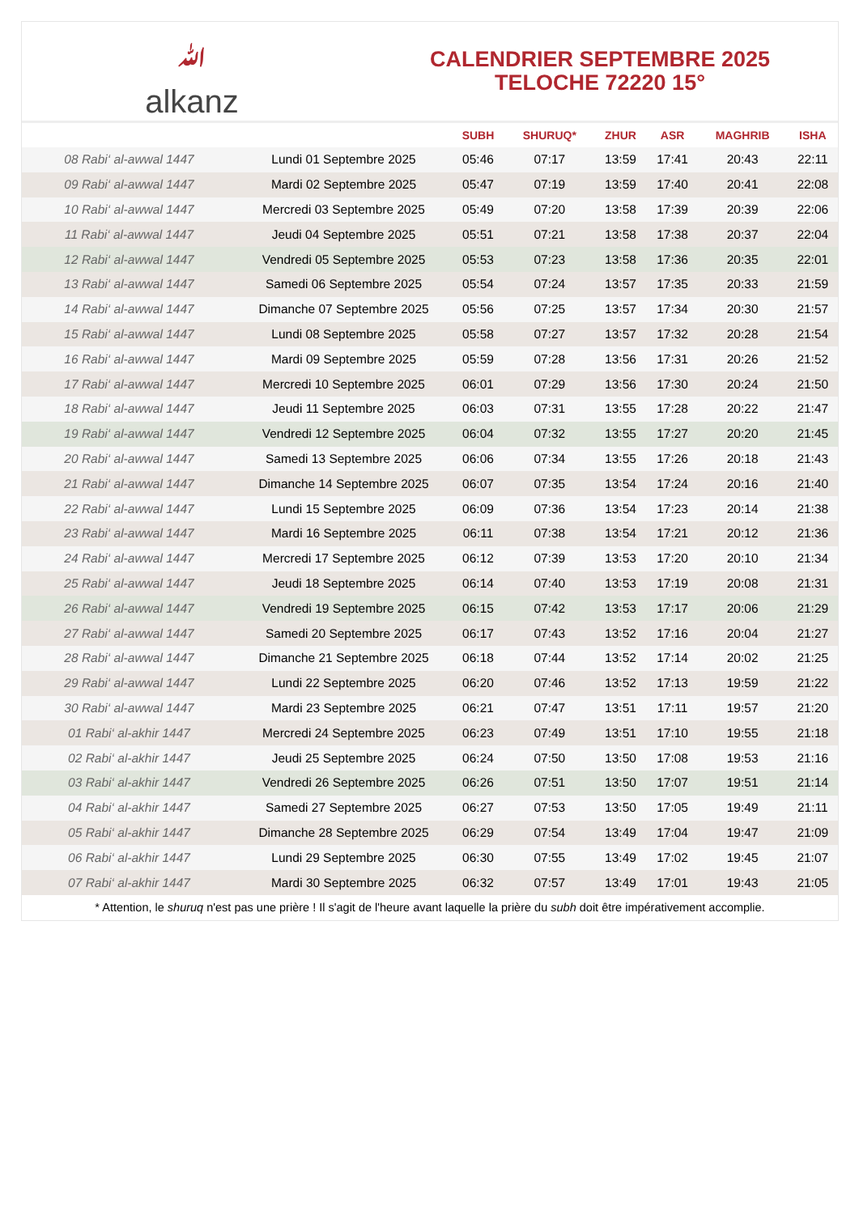ﷲalkanz
CALENDRIER SEPTEMBRE 2025
TELOCHE 72220 15°
| | | SUBH | SHURUQ* | ZHUR | ASR | MAGHRIB | ISHA |
| --- | --- | --- | --- | --- | --- | --- | --- |
| 08 Rabi‘ al-awwal 1447 | Lundi 01 Septembre 2025 | 05:46 | 07:17 | 13:59 | 17:41 | 20:43 | 22:11 |
| 09 Rabi‘ al-awwal 1447 | Mardi 02 Septembre 2025 | 05:47 | 07:19 | 13:59 | 17:40 | 20:41 | 22:08 |
| 10 Rabi‘ al-awwal 1447 | Mercredi 03 Septembre 2025 | 05:49 | 07:20 | 13:58 | 17:39 | 20:39 | 22:06 |
| 11 Rabi‘ al-awwal 1447 | Jeudi 04 Septembre 2025 | 05:51 | 07:21 | 13:58 | 17:38 | 20:37 | 22:04 |
| 12 Rabi‘ al-awwal 1447 | Vendredi 05 Septembre 2025 | 05:53 | 07:23 | 13:58 | 17:36 | 20:35 | 22:01 |
| 13 Rabi‘ al-awwal 1447 | Samedi 06 Septembre 2025 | 05:54 | 07:24 | 13:57 | 17:35 | 20:33 | 21:59 |
| 14 Rabi‘ al-awwal 1447 | Dimanche 07 Septembre 2025 | 05:56 | 07:25 | 13:57 | 17:34 | 20:30 | 21:57 |
| 15 Rabi‘ al-awwal 1447 | Lundi 08 Septembre 2025 | 05:58 | 07:27 | 13:57 | 17:32 | 20:28 | 21:54 |
| 16 Rabi‘ al-awwal 1447 | Mardi 09 Septembre 2025 | 05:59 | 07:28 | 13:56 | 17:31 | 20:26 | 21:52 |
| 17 Rabi‘ al-awwal 1447 | Mercredi 10 Septembre 2025 | 06:01 | 07:29 | 13:56 | 17:30 | 20:24 | 21:50 |
| 18 Rabi‘ al-awwal 1447 | Jeudi 11 Septembre 2025 | 06:03 | 07:31 | 13:55 | 17:28 | 20:22 | 21:47 |
| 19 Rabi‘ al-awwal 1447 | Vendredi 12 Septembre 2025 | 06:04 | 07:32 | 13:55 | 17:27 | 20:20 | 21:45 |
| 20 Rabi‘ al-awwal 1447 | Samedi 13 Septembre 2025 | 06:06 | 07:34 | 13:55 | 17:26 | 20:18 | 21:43 |
| 21 Rabi‘ al-awwal 1447 | Dimanche 14 Septembre 2025 | 06:07 | 07:35 | 13:54 | 17:24 | 20:16 | 21:40 |
| 22 Rabi‘ al-awwal 1447 | Lundi 15 Septembre 2025 | 06:09 | 07:36 | 13:54 | 17:23 | 20:14 | 21:38 |
| 23 Rabi‘ al-awwal 1447 | Mardi 16 Septembre 2025 | 06:11 | 07:38 | 13:54 | 17:21 | 20:12 | 21:36 |
| 24 Rabi‘ al-awwal 1447 | Mercredi 17 Septembre 2025 | 06:12 | 07:39 | 13:53 | 17:20 | 20:10 | 21:34 |
| 25 Rabi‘ al-awwal 1447 | Jeudi 18 Septembre 2025 | 06:14 | 07:40 | 13:53 | 17:19 | 20:08 | 21:31 |
| 26 Rabi‘ al-awwal 1447 | Vendredi 19 Septembre 2025 | 06:15 | 07:42 | 13:53 | 17:17 | 20:06 | 21:29 |
| 27 Rabi‘ al-awwal 1447 | Samedi 20 Septembre 2025 | 06:17 | 07:43 | 13:52 | 17:16 | 20:04 | 21:27 |
| 28 Rabi‘ al-awwal 1447 | Dimanche 21 Septembre 2025 | 06:18 | 07:44 | 13:52 | 17:14 | 20:02 | 21:25 |
| 29 Rabi‘ al-awwal 1447 | Lundi 22 Septembre 2025 | 06:20 | 07:46 | 13:52 | 17:13 | 19:59 | 21:22 |
| 30 Rabi‘ al-awwal 1447 | Mardi 23 Septembre 2025 | 06:21 | 07:47 | 13:51 | 17:11 | 19:57 | 21:20 |
| 01 Rabi‘ al-akhir 1447 | Mercredi 24 Septembre 2025 | 06:23 | 07:49 | 13:51 | 17:10 | 19:55 | 21:18 |
| 02 Rabi‘ al-akhir 1447 | Jeudi 25 Septembre 2025 | 06:24 | 07:50 | 13:50 | 17:08 | 19:53 | 21:16 |
| 03 Rabi‘ al-akhir 1447 | Vendredi 26 Septembre 2025 | 06:26 | 07:51 | 13:50 | 17:07 | 19:51 | 21:14 |
| 04 Rabi‘ al-akhir 1447 | Samedi 27 Septembre 2025 | 06:27 | 07:53 | 13:50 | 17:05 | 19:49 | 21:11 |
| 05 Rabi‘ al-akhir 1447 | Dimanche 28 Septembre 2025 | 06:29 | 07:54 | 13:49 | 17:04 | 19:47 | 21:09 |
| 06 Rabi‘ al-akhir 1447 | Lundi 29 Septembre 2025 | 06:30 | 07:55 | 13:49 | 17:02 | 19:45 | 21:07 |
| 07 Rabi‘ al-akhir 1447 | Mardi 30 Septembre 2025 | 06:32 | 07:57 | 13:49 | 17:01 | 19:43 | 21:05 |
* Attention, le shuruq n'est pas une prière ! Il s'agit de l'heure avant laquelle la prière du subh doit être impérativement accomplie.